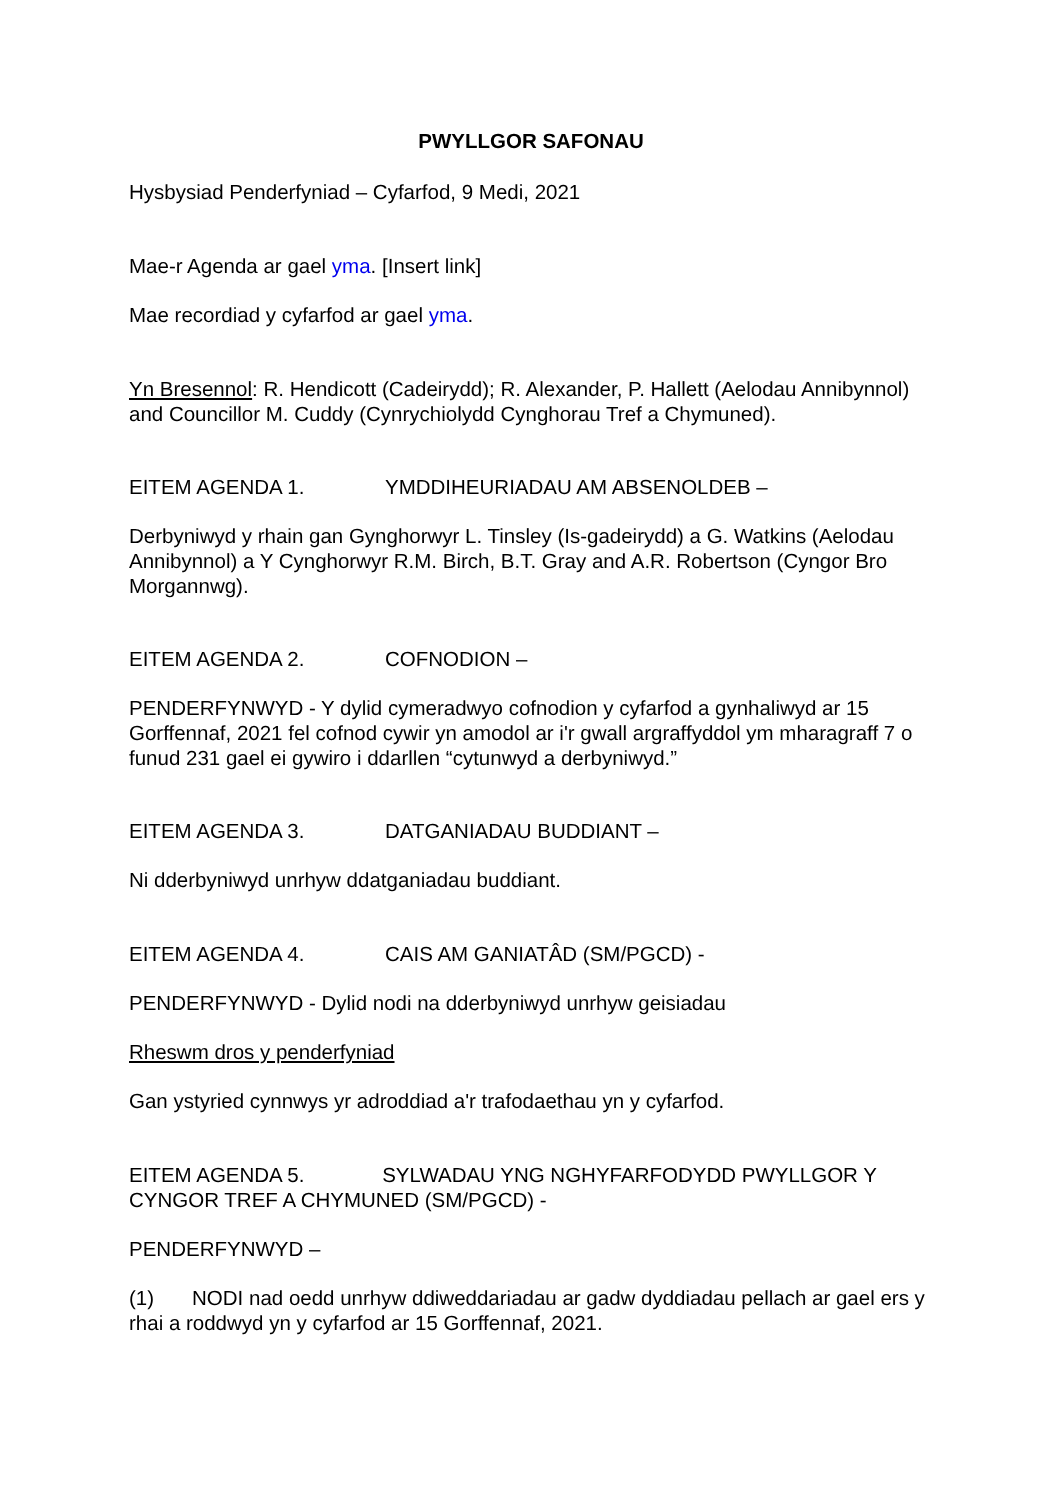PWYLLGOR SAFONAU
Hysbysiad Penderfyniad – Cyfarfod, 9 Medi, 2021
Mae-r Agenda ar gael yma. [Insert link]
Mae recordiad y cyfarfod ar gael yma.
Yn Bresennol: R. Hendicott (Cadeirydd); R. Alexander, P. Hallett (Aelodau Annibynnol) and Councillor M. Cuddy (Cynrychiolydd Cynghorau Tref a Chymuned).
EITEM AGENDA 1. YMDDIHEURIADAU AM ABSENOLDEB –
Derbyniwyd y rhain gan Gynghorwyr L. Tinsley (Is-gadeirydd) a G. Watkins (Aelodau Annibynnol) a Y Cynghorwyr R.M. Birch, B.T. Gray and A.R. Robertson (Cyngor Bro Morgannwg).
EITEM AGENDA 2. COFNODION –
PENDERFYNWYD - Y dylid cymeradwyo cofnodion y cyfarfod a gynhaliwyd ar 15 Gorffennaf, 2021 fel cofnod cywir yn amodol ar i'r gwall argraffyddol ym mharagraff 7 o funud 231 gael ei gywiro i ddarllen “cytunwyd a derbyniwyd.”
EITEM AGENDA 3. DATGANIADAU BUDDIANT –
Ni dderbyniwyd unrhyw ddatganiadau buddiant.
EITEM AGENDA 4. CAIS AM GANIATÂD (SM/PGCD) -
PENDERFYNWYD - Dylid nodi na dderbyniwyd unrhyw geisiadau
Rheswm dros y penderfyniad
Gan ystyried cynnwys yr adroddiad a'r trafodaethau yn y cyfarfod.
EITEM AGENDA 5. SYLWADAU YNG NGHYFARFODYDD PWYLLGOR Y CYNGOR TREF A CHYMUNED (SM/PGCD) -
PENDERFYNWYD –
(1) NODI nad oedd unrhyw ddiweddariadau ar gadw dyddiadau pellach ar gael ers y rhai a roddwyd yn y cyfarfod ar 15 Gorffennaf, 2021.